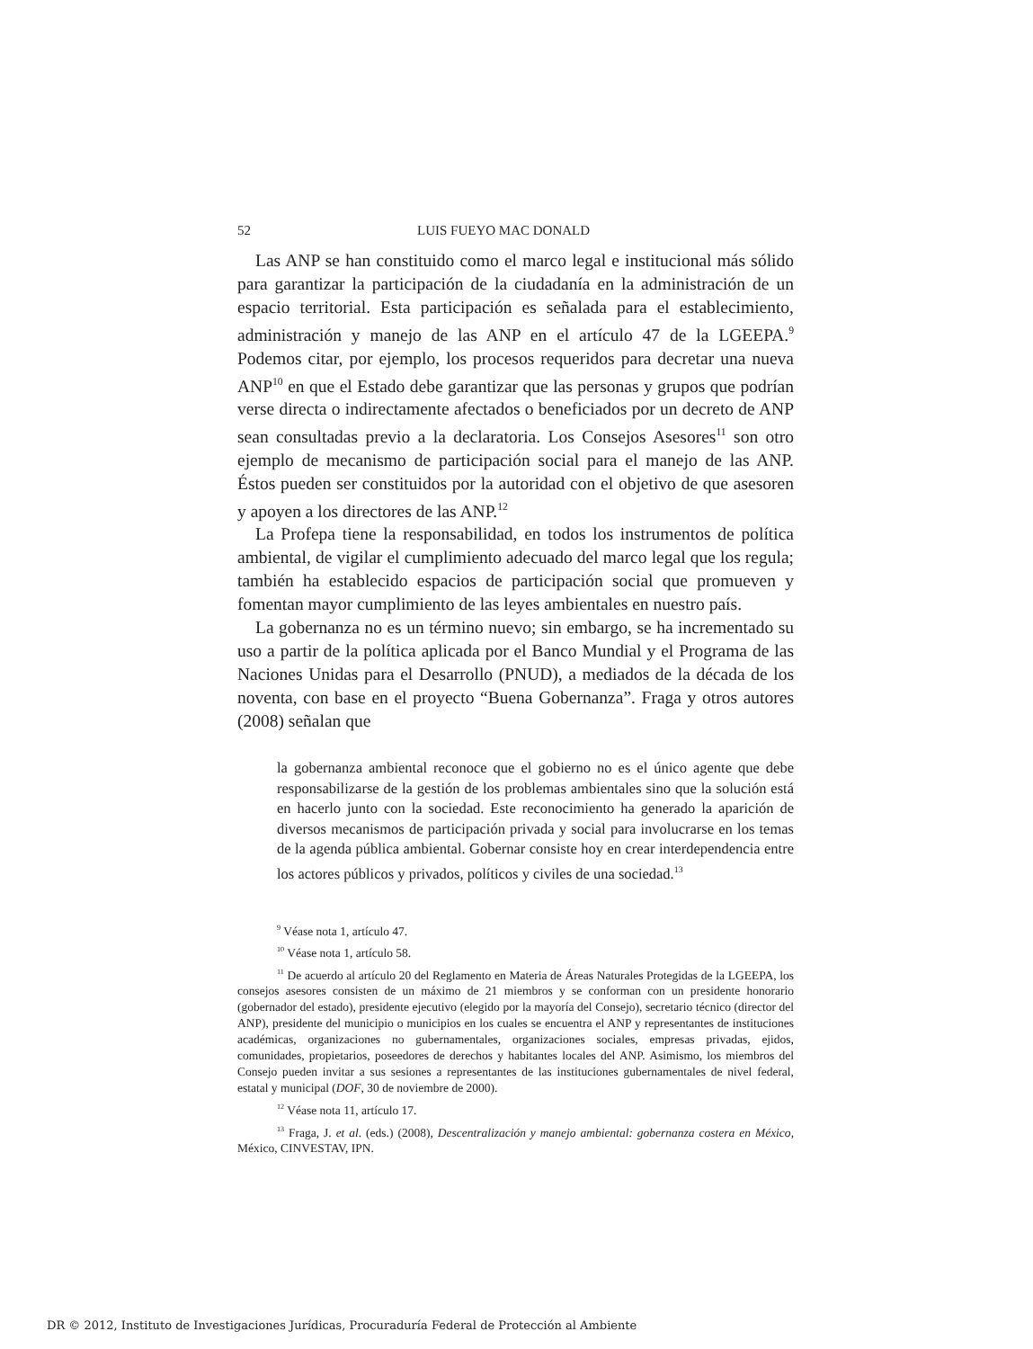52 LUIS FUEYO MAC DONALD
Las ANP se han constituido como el marco legal e institucional más sólido para garantizar la participación de la ciudadanía en la administración de un espacio territorial. Esta participación es señalada para el establecimiento, administración y manejo de las ANP en el artículo 47 de la LGEEPA.<sup>9</sup> Podemos citar, por ejemplo, los procesos requeridos para decretar una nueva ANP<sup>10</sup> en que el Estado debe garantizar que las personas y grupos que podrían verse directa o indirectamente afectados o beneficiados por un decreto de ANP sean consultadas previo a la declaratoria. Los Consejos Asesores<sup>11</sup> son otro ejemplo de mecanismo de participación social para el manejo de las ANP. Éstos pueden ser constituidos por la autoridad con el objetivo de que asesoren y apoyen a los directores de las ANP.<sup>12</sup>
La Profepa tiene la responsabilidad, en todos los instrumentos de política ambiental, de vigilar el cumplimiento adecuado del marco legal que los regula; también ha establecido espacios de participación social que promueven y fomentan mayor cumplimiento de las leyes ambientales en nuestro país.
La gobernanza no es un término nuevo; sin embargo, se ha incrementado su uso a partir de la política aplicada por el Banco Mundial y el Programa de las Naciones Unidas para el Desarrollo (PNUD), a mediados de la década de los noventa, con base en el proyecto “Buena Gobernanza”. Fraga y otros autores (2008) señalan que
la gobernanza ambiental reconoce que el gobierno no es el único agente que debe responsabilizarse de la gestión de los problemas ambientales sino que la solución está en hacerlo junto con la sociedad. Este reconocimiento ha generado la aparición de diversos mecanismos de participación privada y social para involucrarse en los temas de la agenda pública ambiental. Gobernar consiste hoy en crear interdependencia entre los actores públicos y privados, políticos y civiles de una sociedad.<sup>13</sup>
<sup>9</sup> Véase nota 1, artículo 47.
<sup>10</sup> Véase nota 1, artículo 58.
<sup>11</sup> De acuerdo al artículo 20 del Reglamento en Materia de Áreas Naturales Protegidas de la LGEEPA, los consejos asesores consisten de un máximo de 21 miembros y se conforman con un presidente honorario (gobernador del estado), presidente ejecutivo (elegido por la mayoría del Consejo), secretario técnico (director del ANP), presidente del municipio o municipios en los cuales se encuentra el ANP y representantes de instituciones académicas, organizaciones no gubernamentales, organizaciones sociales, empresas privadas, ejidos, comunidades, propietarios, poseedores de derechos y habitantes locales del ANP. Asimismo, los miembros del Consejo pueden invitar a sus sesiones a representantes de las instituciones gubernamentales de nivel federal, estatal y municipal (DOF, 30 de noviembre de 2000).
<sup>12</sup> Véase nota 11, artículo 17.
<sup>13</sup> Fraga, J. et al. (eds.) (2008), Descentralización y manejo ambiental: gobernanza costera en México, México, CINVESTAV, IPN.
DR © 2012, Instituto de Investigaciones Jurídicas, Procuraduría Federal de Protección al Ambiente